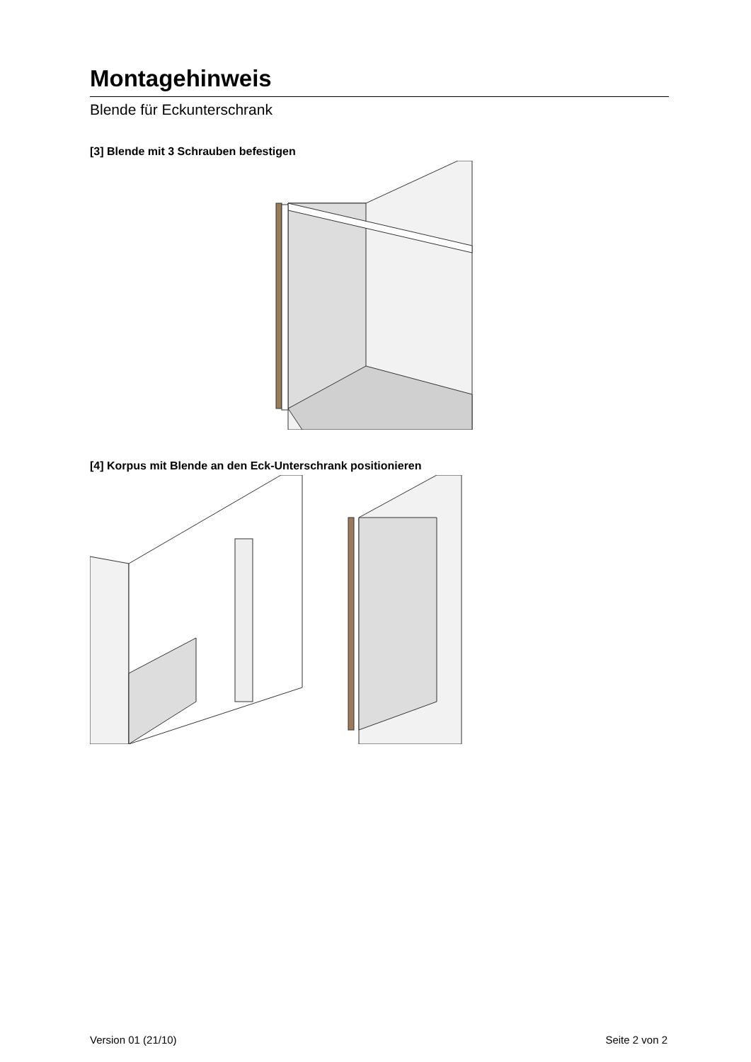Montagehinweis
Blende für Eckunterschrank
[3] Blende mit 3 Schrauben befestigen
[4] Korpus mit Blende an den Eck-Unterschrank positionieren
Version 01 (21/10) Seite 2 von 2